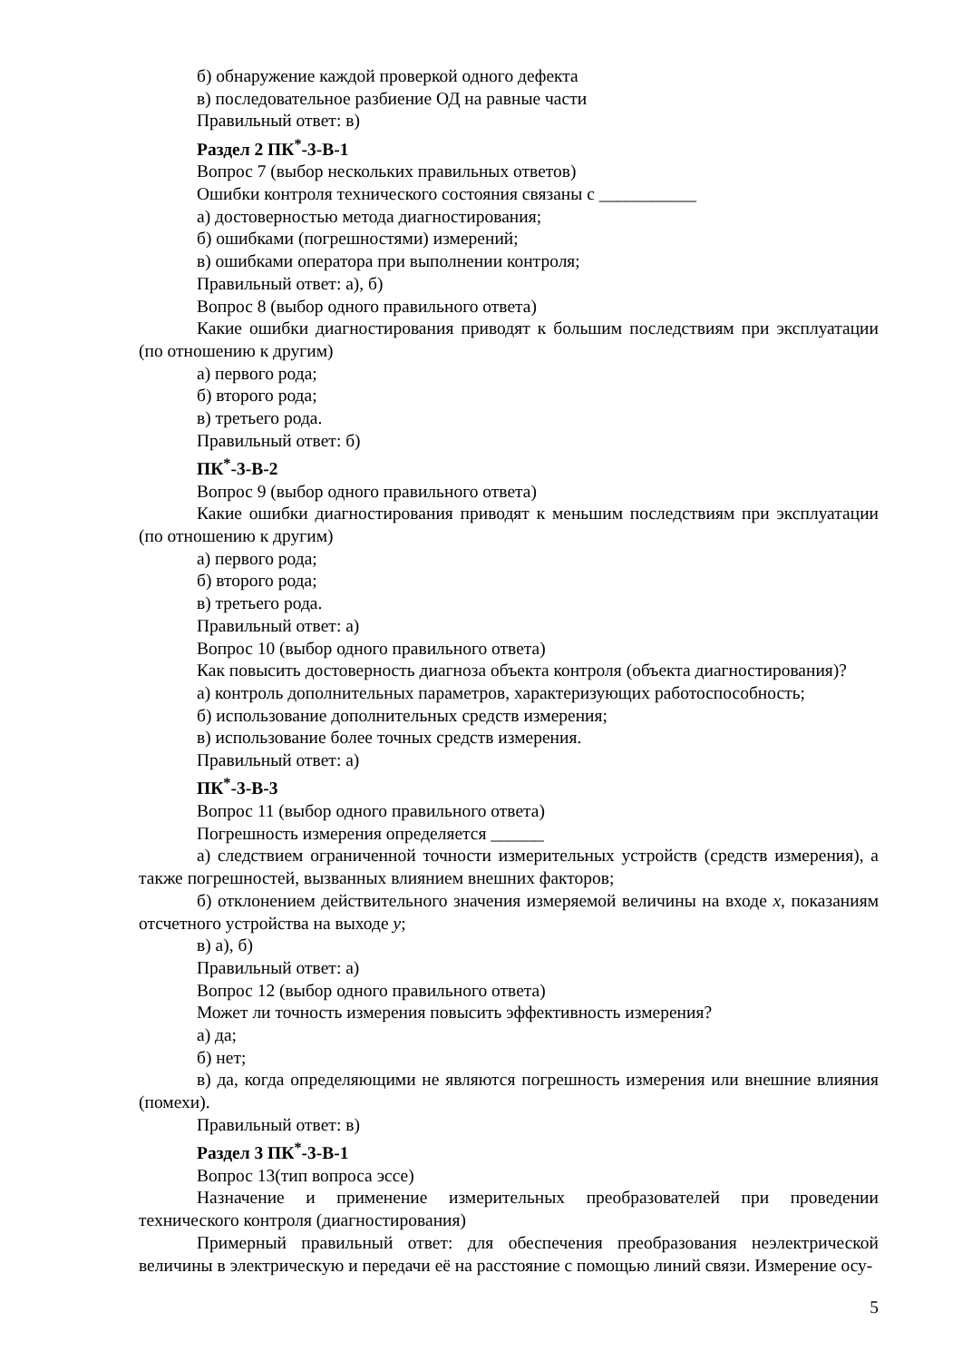б) обнаружение каждой проверкой одного дефекта
в) последовательное разбиение ОД на равные части
Правильный ответ: в)
Раздел 2 ПК<sup>*</sup>-3-В-1
Вопрос 7 (выбор нескольких правильных ответов)
Ошибки контроля технического состояния связаны с ___________
а) достоверностью метода диагностирования;
б) ошибками (погрешностями) измерений;
в) ошибками оператора при выполнении контроля;
Правильный ответ: а), б)
Вопрос 8 (выбор одного правильного ответа)
Какие ошибки диагностирования приводят к большим последствиям при эксплуатации (по отношению к другим)
а) первого рода;
б) второго рода;
в) третьего рода.
Правильный ответ: б)
ПК<sup>*</sup>-3-В-2
Вопрос 9 (выбор одного правильного ответа)
Какие ошибки диагностирования приводят к меньшим последствиям при эксплуатации (по отношению к другим)
а) первого рода;
б) второго рода;
в) третьего рода.
Правильный ответ: а)
Вопрос 10 (выбор одного правильного ответа)
Как повысить достоверность диагноза объекта контроля (объекта диагностирования)?
а) контроль дополнительных параметров, характеризующих работоспособность;
б) использование дополнительных средств измерения;
в) использование более точных средств измерения.
Правильный ответ: а)
ПК<sup>*</sup>-3-В-3
Вопрос 11 (выбор одного правильного ответа)
Погрешность измерения определяется ______
а) следствием ограниченной точности измерительных устройств (средств измерения), а также погрешностей, вызванных влиянием внешних факторов;
б) отклонением действительного значения измеряемой величины на входе x, показаниям отсчетного устройства на выходе y;
в) а), б)
Правильный ответ: а)
Вопрос 12 (выбор одного правильного ответа)
Может ли точность измерения повысить эффективность измерения?
а) да;
б) нет;
в) да, когда определяющими не являются погрешность измерения или внешние влияния (помехи).
Правильный ответ: в)
Раздел 3 ПК<sup>*</sup>-3-В-1
Вопрос 13(тип вопроса эссе)
Назначение и применение измерительных преобразователей при проведении технического контроля (диагностирования)
Примерный правильный ответ: для обеспечения преобразования неэлектрической величины в электрическую и передачи её на расстояние с помощью линий связи. Измерение осу-
5